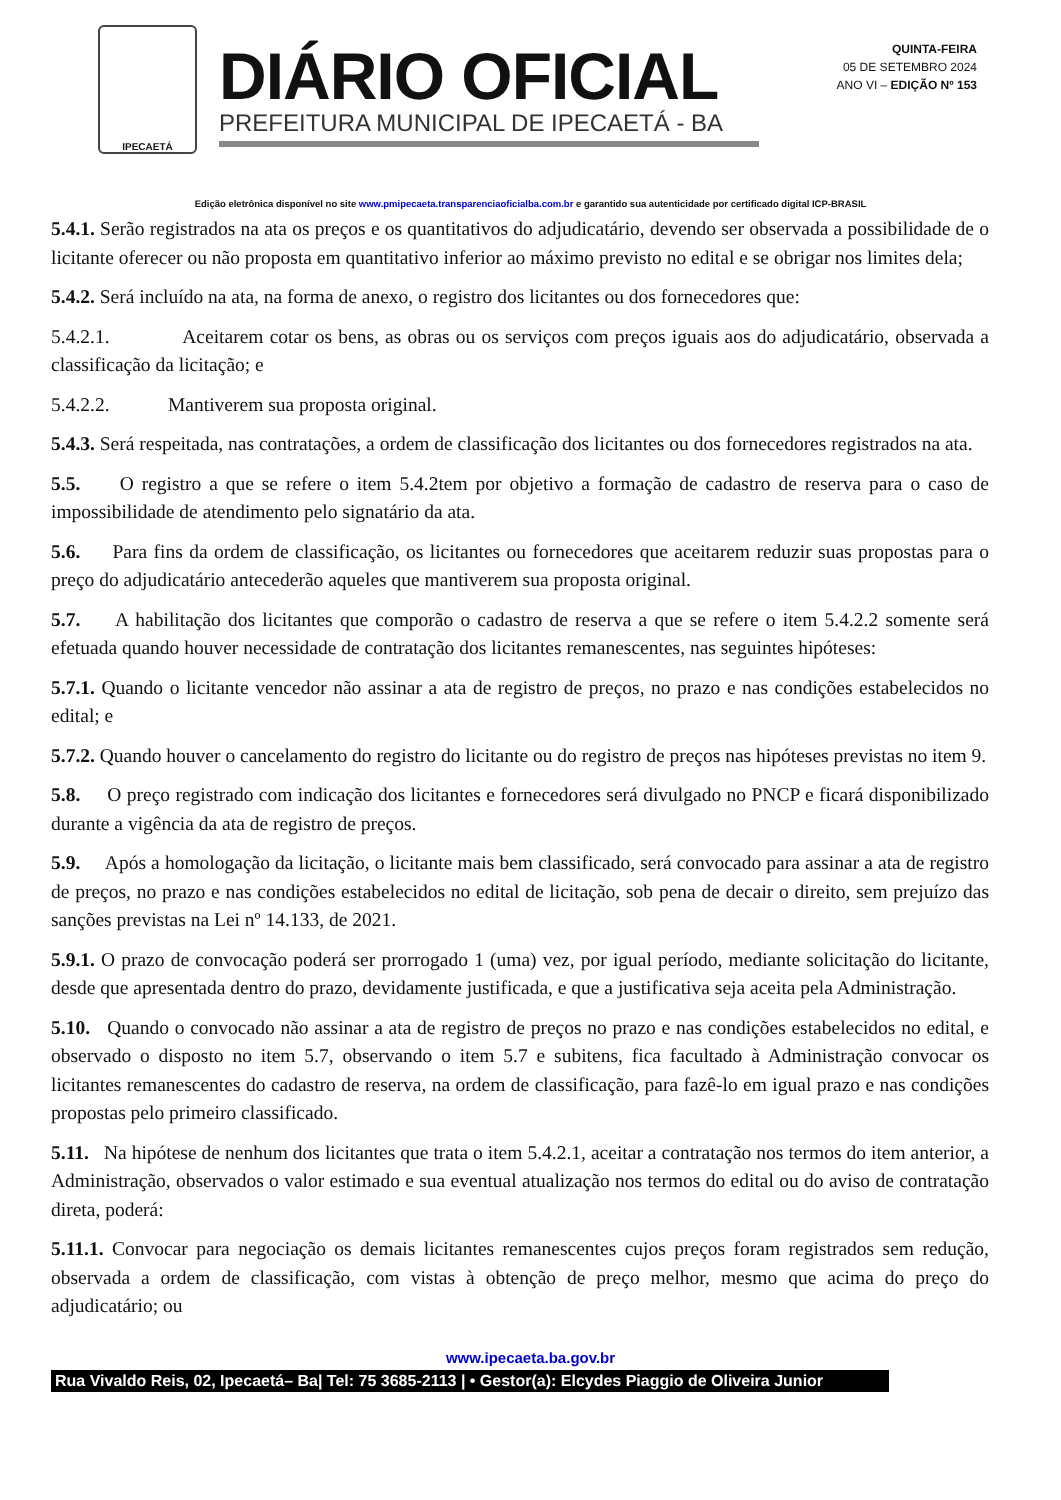IPECAETÁ
DIÁRIO OFICIAL
PREFEITURA MUNICIPAL DE IPECAETÁ - BA
QUINTA-FEIRA
05 DE SETEMBRO 2024
ANO VI – EDIÇÃO Nº 153
Edição eletrônica disponível no site www.pmipecaeta.transparenciaoficialba.com.br e garantido sua autenticidade por certificado digital ICP-BRASIL
5.4.1. Serão registrados na ata os preços e os quantitativos do adjudicatário, devendo ser observada a possibilidade de o licitante oferecer ou não proposta em quantitativo inferior ao máximo previsto no edital e se obrigar nos limites dela;
5.4.2. Será incluído na ata, na forma de anexo, o registro dos licitantes ou dos fornecedores que:
5.4.2.1. Aceitarem cotar os bens, as obras ou os serviços com preços iguais aos do adjudicatário, observada a classificação da licitação; e
5.4.2.2. Mantiverem sua proposta original.
5.4.3. Será respeitada, nas contratações, a ordem de classificação dos licitantes ou dos fornecedores registrados na ata.
5.5. O registro a que se refere o item 5.4.2tem por objetivo a formação de cadastro de reserva para o caso de impossibilidade de atendimento pelo signatário da ata.
5.6. Para fins da ordem de classificação, os licitantes ou fornecedores que aceitarem reduzir suas propostas para o preço do adjudicatário antecederão aqueles que mantiverem sua proposta original.
5.7. A habilitação dos licitantes que comporão o cadastro de reserva a que se refere o item 5.4.2.2 somente será efetuada quando houver necessidade de contratação dos licitantes remanescentes, nas seguintes hipóteses:
5.7.1. Quando o licitante vencedor não assinar a ata de registro de preços, no prazo e nas condições estabelecidos no edital; e
5.7.2. Quando houver o cancelamento do registro do licitante ou do registro de preços nas hipóteses previstas no item 9.
5.8. O preço registrado com indicação dos licitantes e fornecedores será divulgado no PNCP e ficará disponibilizado durante a vigência da ata de registro de preços.
5.9. Após a homologação da licitação, o licitante mais bem classificado, será convocado para assinar a ata de registro de preços, no prazo e nas condições estabelecidos no edital de licitação, sob pena de decair o direito, sem prejuízo das sanções previstas na Lei nº 14.133, de 2021.
5.9.1. O prazo de convocação poderá ser prorrogado 1 (uma) vez, por igual período, mediante solicitação do licitante, desde que apresentada dentro do prazo, devidamente justificada, e que a justificativa seja aceita pela Administração.
5.10. Quando o convocado não assinar a ata de registro de preços no prazo e nas condições estabelecidos no edital, e observado o disposto no item 5.7, observando o item 5.7 e subitens, fica facultado à Administração convocar os licitantes remanescentes do cadastro de reserva, na ordem de classificação, para fazê-lo em igual prazo e nas condições propostas pelo primeiro classificado.
5.11. Na hipótese de nenhum dos licitantes que trata o item 5.4.2.1, aceitar a contratação nos termos do item anterior, a Administração, observados o valor estimado e sua eventual atualização nos termos do edital ou do aviso de contratação direta, poderá:
5.11.1. Convocar para negociação os demais licitantes remanescentes cujos preços foram registrados sem redução, observada a ordem de classificação, com vistas à obtenção de preço melhor, mesmo que acima do preço do adjudicatário; ou
www.ipecaeta.ba.gov.br
Rua Vivaldo Reis, 02, Ipecaetá– Ba| Tel: 75 3685-2113 | • Gestor(a): Elcydes Piaggio de Oliveira Junior